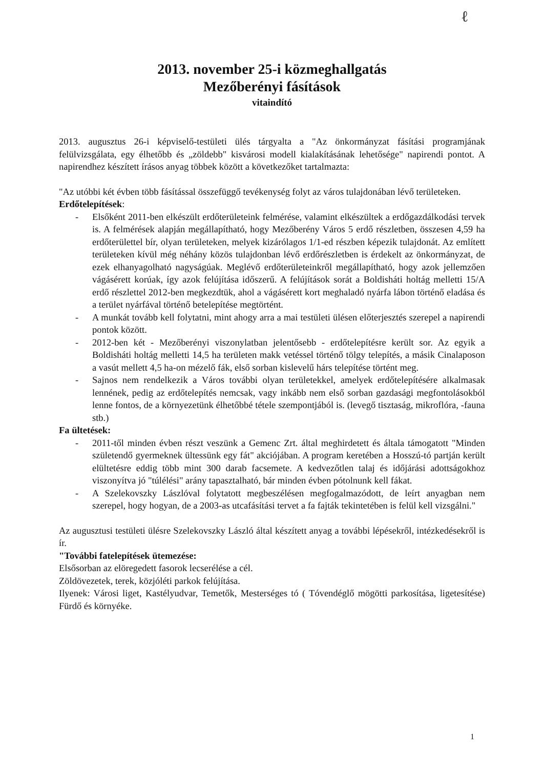ℓ
2013. november 25-i közmeghallgatás
Mezőberényi fásítások
vitaindító
2013. augusztus 26-i képviselő-testületi ülés tárgyalta a "Az önkormányzat fásítási programjának felülvizsgálata, egy élhetőbb és „zöldebb" kisvárosi modell kialakításának lehetősége" napirendi pontot. A napirendhez készített írásos anyag többek között a következőket tartalmazta:
"Az utóbbi két évben több fásítással összefüggő tevékenység folyt az város tulajdonában lévő területeken.
Erdőtelepítések:
- Elsőként 2011-ben elkészült erdőterületeink felmérése, valamint elkészültek a erdőgazdálkodási tervek is. A felmérések alapján megállapítható, hogy Mezőberény Város 5 erdő részletben, összesen 4,59 ha erdőterülettel bír, olyan területeken, melyek kizárólagos 1/1-ed részben képezik tulajdonát. Az említett területeken kívül még néhány közös tulajdonban lévő erdőrészletben is érdekelt az önkormányzat, de ezek elhanyagolható nagyságúak. Meglévő erdőterületeinkről megállapítható, hogy azok jellemzően vágásérett korúak, így azok felújítása időszerű. A felújítások sorát a Boldisháti holtág melletti 15/A erdő részlettel 2012-ben megkezdtük, ahol a vágásérett kort meghaladó nyárfa lábon történő eladása és a terület nyárfával történő betelepítése megtörtént.
- A munkát tovább kell folytatni, mint ahogy arra a mai testületi ülésen előterjesztés szerepel a napirendi pontok között.
- 2012-ben két - Mezőberényi viszonylatban jelentősebb - erdőtelepítésre került sor. Az egyik a Boldisháti holtág melletti 14,5 ha területen makk vetéssel történő tölgy telepítés, a másik Cinalaposon a vasút mellett 4,5 ha-on mézelő fák, első sorban kislevelű hárs telepítése történt meg.
- Sajnos nem rendelkezik a Város további olyan területekkel, amelyek erdőtelepítésére alkalmasak lennének, pedig az erdőtelepítés nemcsak, vagy inkább nem első sorban gazdasági megfontolásokból lenne fontos, de a környezetünk élhetőbbé tétele szempontjából is. (levegő tisztaság, mikroflóra, -fauna stb.)
Fa ültetések:
- 2011-től minden évben részt veszünk a Gemenc Zrt. által meghirdetett és általa támogatott "Minden születendő gyermeknek ültessünk egy fát" akciójában. A program keretében a Hosszú-tó partján került elültetésre eddig több mint 300 darab facsemete. A kedvezőtlen talaj és időjárási adottságokhoz viszonyítva jó "túlélési" arány tapasztalható, bár minden évben pótolnunk kell fákat.
- A Szelekovszky Lászlóval folytatott megbeszélésen megfogalmazódott, de leírt anyagban nem szerepel, hogy hogyan, de a 2003-as utcafásítási tervet a fa fajták tekintetében is felül kell vizsgálni."
Az augusztusi testületi ülésre Szelekovszky László által készített anyag a további lépésekről, intézkedésekről is ír.
"További fatelepítések ütemezése:
Elsősorban az elöregedett fasorok lecserélése a cél.
Zöldövezetek, terek, közjóléti parkok felújítása.
Ilyenek: Városi liget, Kastélyudvar, Temetők, Mesterséges tó ( Tóvendéglő mögötti parkosítása, ligetesítése) Fürdő és környéke.
1